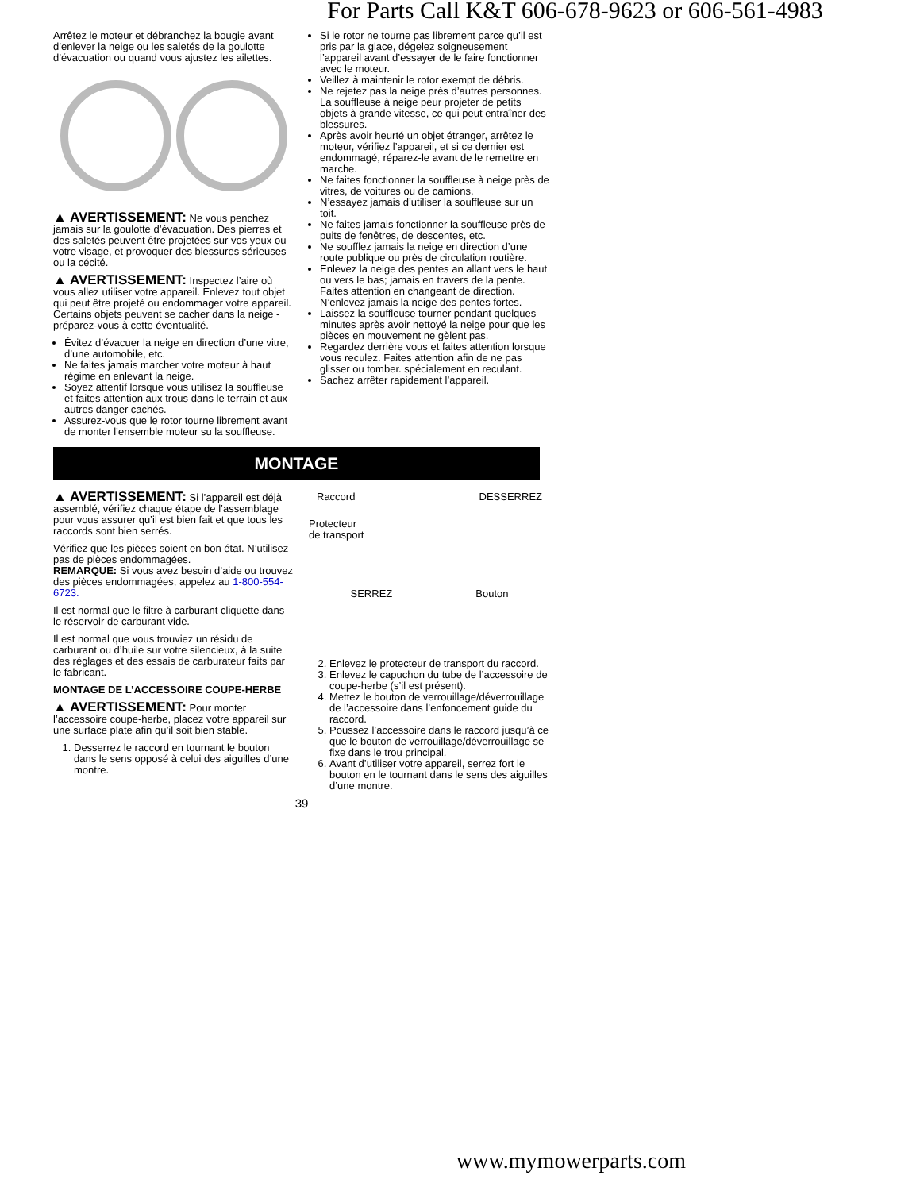For Parts Call K&T 606-678-9623 or 606-561-4983
Arrêtez le moteur et débranchez la bougie avant d’enlever la neige ou les saletés de la goulotte d’évacuation ou quand vous ajustez les ailettes.
▲ AVERTISSEMENT: Ne vous penchez jamais sur la goulotte d’évacuation. Des pierres et des saletés peuvent être projetées sur vos yeux ou votre visage, et provoquer des blessures sérieuses ou la cécité.
▲ AVERTISSEMENT: Inspectez l’aire où vous allez utiliser votre appareil. Enlevez tout objet qui peut être projeté ou endommager votre appareil. Certains objets peuvent se cacher dans la neige - préparez-vous à cette éventualité.
Évitez d’évacuer la neige en direction d’une vitre, d’une automobile, etc.
Ne faites jamais marcher votre moteur à haut régime en enlevant la neige.
Soyez attentif lorsque vous utilisez la souffleuse et faites attention aux trous dans le terrain et aux autres danger cachés.
Assurez-vous que le rotor tourne librement avant de monter l’ensemble moteur su la souffleuse.
Si le rotor ne tourne pas librement parce qu’il est pris par la glace, dégelez soigneusement l’appareil avant d’essayer de le faire fonctionner avec le moteur.
Veillez à maintenir le rotor exempt de débris.
Ne rejetez pas la neige près d’autres personnes. La souffleuse à neige peur projeter de petits objets à grande vitesse, ce qui peut entraîner des blessures.
Après avoir heurté un objet étranger, arrêtez le moteur, vérifiez l’appareil, et si ce dernier est endommagé, réparez-le avant de le remettre en marche.
Ne faites fonctionner la souffleuse à neige près de vitres, de voitures ou de camions.
N’essayez jamais d’utiliser la souffleuse sur un toit.
Ne faites jamais fonctionner la souffleuse près de puits de fenêtres, de descentes, etc.
Ne soufflez jamais la neige en direction d’une route publique ou près de circulation routière.
Enlevez la neige des pentes an allant vers le haut ou vers le bas; jamais en travers de la pente. Faites attention en changeant de direction. N’enlevez jamais la neige des pentes fortes.
Laissez la souffleuse tourner pendant quelques minutes après avoir nettoyé la neige pour que les pièces en mouvement ne gèlent pas.
Regardez derrière vous et faites attention lorsque vous reculez. Faites attention afin de ne pas glisser ou tomber. spécialement en reculant.
Sachez arrêter rapidement l’appareil.
MONTAGE
▲ AVERTISSEMENT: Si l’appareil est déjà assemblé, vérifiez chaque étape de l’assemblage pour vous assurer qu’il est bien fait et que tous les raccords sont bien serrés.
Vérifiez que les pièces soient en bon état. N’utilisez pas de pièces endommagées.
REMARQUE: Si vous avez besoin d’aide ou trouvez des pièces endommagées, appelez au 1-800-554-6723.
Il est normal que le filtre à carburant cliquette dans le réservoir de carburant vide.
Il est normal que vous trouviez un résidu de carburant ou d’huile sur votre silencieux, à la suite des réglages et des essais de carburateur faits par le fabricant.
MONTAGE DE L’ACCESSOIRE COUPE-HERBE
▲ AVERTISSEMENT: Pour monter l’accessoire coupe-herbe, placez votre appareil sur une surface plate afin qu’il soit bien stable.
1. Desserrez le raccord en tournant le bouton dans le sens opposé à celui des aiguilles d’une montre.
Raccord DESSERREZ
Protecteur
de transport
SERREZ Bouton
2. Enlevez le protecteur de transport du raccord.
3. Enlevez le capuchon du tube de l’accessoire de coupe-herbe (s’il est présent).
4. Mettez le bouton de verrouillage/déverrouillage de l’accessoire dans l’enfoncement guide du raccord.
5. Poussez l’accessoire dans le raccord jusqu’à ce que le bouton de verrouillage/déverrouillage se fixe dans le trou principal.
6. Avant d’utiliser votre appareil, serrez fort le bouton en le tournant dans le sens des aiguilles d’une montre.
39
www.mymowerparts.com